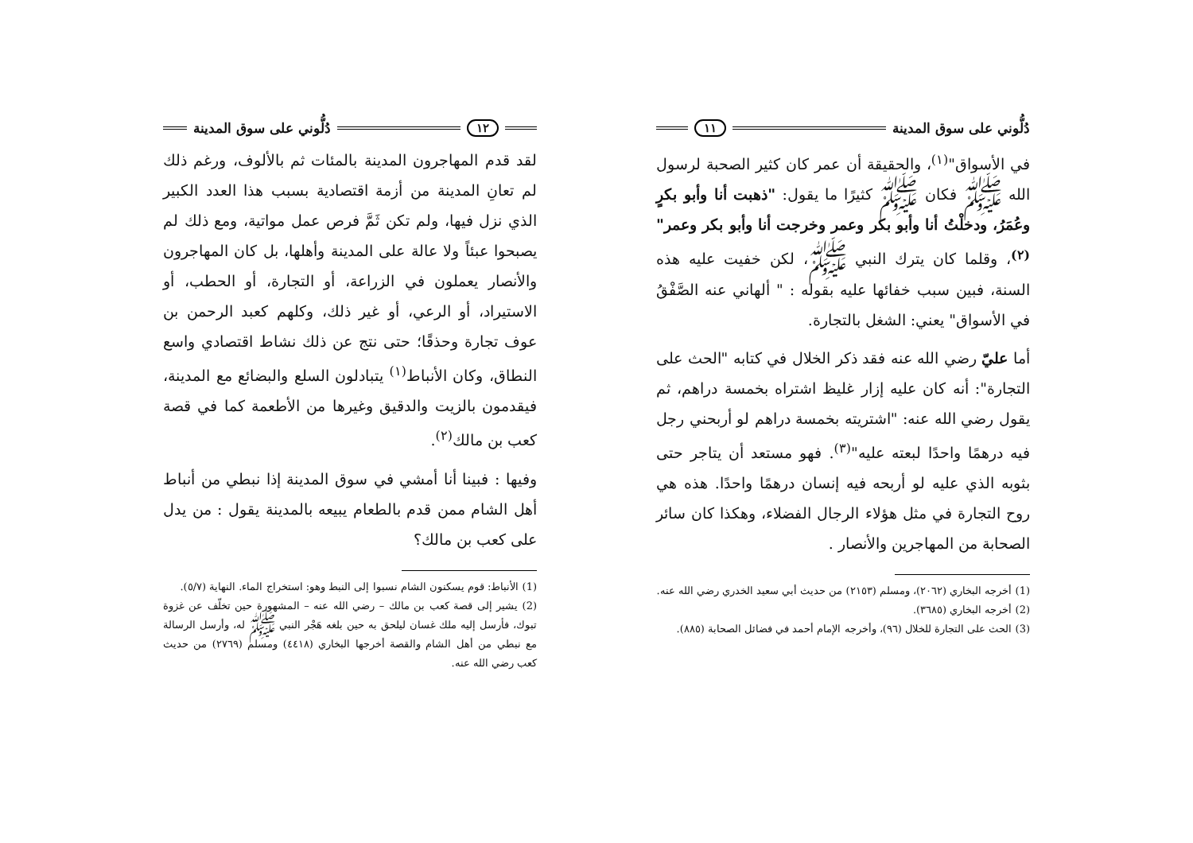دُلُّوني على سوق المدينة ١١
في الأسواق"<sup>(١)</sup>، والحقيقة أن عمر كان كثير الصحبة لرسول الله ﷺ فكان ﷺ كثيرًا ما يقول: "ذهبت أنا وأبو بكرٍ وعُمَرُ، ودخلْتُ أنا وأبو بكر وعمر وخرجت أنا وأبو بكر وعمر"<sup>(٢)</sup>، وقلما كان يترك النبي ﷺ، لكن خفيت عليه هذه السنة، فبين سبب خفائها عليه بقوله : " ألهاني عنه الصَّفْقُ في الأسواق" يعني: الشغل بالتجارة.
أما عليّ رضي الله عنه فقد ذكر الخلال في كتابه "الحث على التجارة": أنه كان عليه إزار غليظ اشتراه بخمسة دراهم، ثم يقول رضي الله عنه: "اشتريته بخمسة دراهم لو أربحني رجل فيه درهمًا واحدًا لبعته عليه"<sup>(٣)</sup>. فهو مستعد أن يتاجر حتى بثوبه الذي عليه لو أربحه فيه إنسان درهمًا واحدًا. هذه هي روح التجارة في مثل هؤلاء الرجال الفضلاء، وهكذا كان سائر الصحابة من المهاجرين والأنصار .
(1) أخرجه البخاري (٢٠٦٢)، ومسلم (٢١٥٣) من حديث أبي سعيد الخدري رضي الله عنه.
(2) أخرجه البخاري (٣٦٨٥).
(3) الحث على التجارة للخلال (٩٦)، وأخرجه الإمام أحمد في فضائل الصحابة (٨٨٥).
١٢ دُلُّوني على سوق المدينة
لقد قدم المهاجرون المدينة بالمئات ثم بالألوف، ورغم ذلك لم تعانِ المدينة من أزمة اقتصادية بسبب هذا العدد الكبير الذي نزل فيها، ولم تكن ثَمَّ فرص عمل مواتية، ومع ذلك لم يصبحوا عبئاً ولا عالة على المدينة وأهلها، بل كان المهاجرون والأنصار يعملون في الزراعة، أو التجارة، أو الحطب، أو الاستيراد، أو الرعي، أو غير ذلك، وكلهم كعبد الرحمن بن عوف تجارة وحذقًا؛ حتى نتج عن ذلك نشاط اقتصادي واسع النطاق، وكان الأنباط<sup>(١)</sup> يتبادلون السلع والبضائع مع المدينة، فيقدمون بالزيت والدقيق وغيرها من الأطعمة كما في قصة كعب بن مالك<sup>(٢)</sup>.
وفيها : فبينا أنا أمشي في سوق المدينة إذا نبطي من أنباط أهل الشام ممن قدم بالطعام يبيعه بالمدينة يقول : من يدل على كعب بن مالك؟
(1) الأنباط: قوم يسكنون الشام نسبوا إلى النبط وهو: استخراج الماء. النهاية (٥/٧).
(2) يشير إلى قصة كعب بن مالك – رضي الله عنه – المشهورة حين تخلّف عن غزوة تبوك، فأرسل إليه ملك غسان ليلحق به حين بلغه هَجْر النبي ﷺ له، وأرسل الرسالة مع نبطي من أهل الشام والقصة أخرجها البخاري (٤٤١٨) ومسلم (٢٧٦٩) من حديث كعب رضي الله عنه.